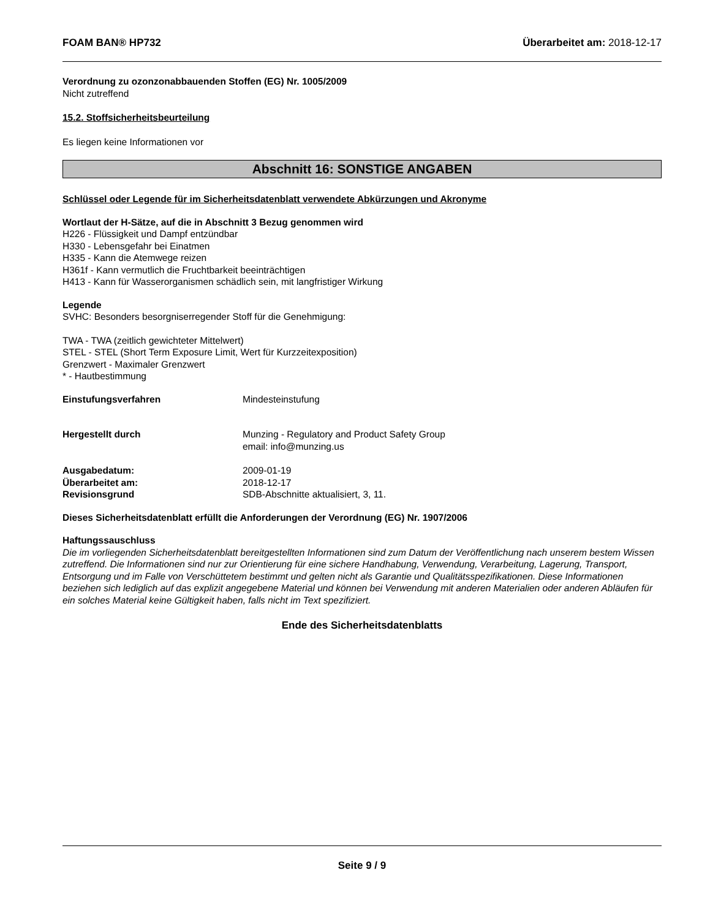FOAM BAN® HP732 Überarbeitet am: 2018-12-17
Verordnung zu ozonzonabbauenden Stoffen (EG) Nr. 1005/2009
Nicht zutreffend
15.2. Stoffsicherheitsbeurteilung
Es liegen keine Informationen vor
Abschnitt 16: SONSTIGE ANGABEN
Schlüssel oder Legende für im Sicherheitsdatenblatt verwendete Abkürzungen und Akronyme
Wortlaut der H-Sätze, auf die in Abschnitt 3 Bezug genommen wird
H226 - Flüssigkeit und Dampf entzündbar
H330 - Lebensgefahr bei Einatmen
H335 - Kann die Atemwege reizen
H361f - Kann vermutlich die Fruchtbarkeit beeinträchtigen
H413 - Kann für Wasserorganismen schädlich sein, mit langfristiger Wirkung
Legende
SVHC: Besonders besorgniserregender Stoff für die Genehmigung:
TWA - TWA (zeitlich gewichteter Mittelwert)
STEL - STEL (Short Term Exposure Limit, Wert für Kurzzeitexposition)
Grenzwert - Maximaler Grenzwert
* - Hautbestimmung
Einstufungsverfahren Mindesteinstufung
Hergestellt durch Munzing - Regulatory and Product Safety Group
email: info@munzing.us
Ausgabedatum: 2009-01-19
Überarbeitet am: 2018-12-17
Revisionsgrund SDB-Abschnitte aktualisiert, 3, 11.
Dieses Sicherheitsdatenblatt erfüllt die Anforderungen der Verordnung (EG) Nr. 1907/2006
Haftungssauschluss
Die im vorliegenden Sicherheitsdatenblatt bereitgestellten Informationen sind zum Datum der Veröffentlichung nach unserem bestem Wissen zutreffend. Die Informationen sind nur zur Orientierung für eine sichere Handhabung, Verwendung, Verarbeitung, Lagerung, Transport, Entsorgung und im Falle von Verschüttetem bestimmt und gelten nicht als Garantie und Qualitätsspezifikationen. Diese Informationen beziehen sich lediglich auf das explizit angegebene Material und können bei Verwendung mit anderen Materialien oder anderen Abläufen für ein solches Material keine Gültigkeit haben, falls nicht im Text spezifiziert.
Ende des Sicherheitsdatenblatts
Seite 9 / 9